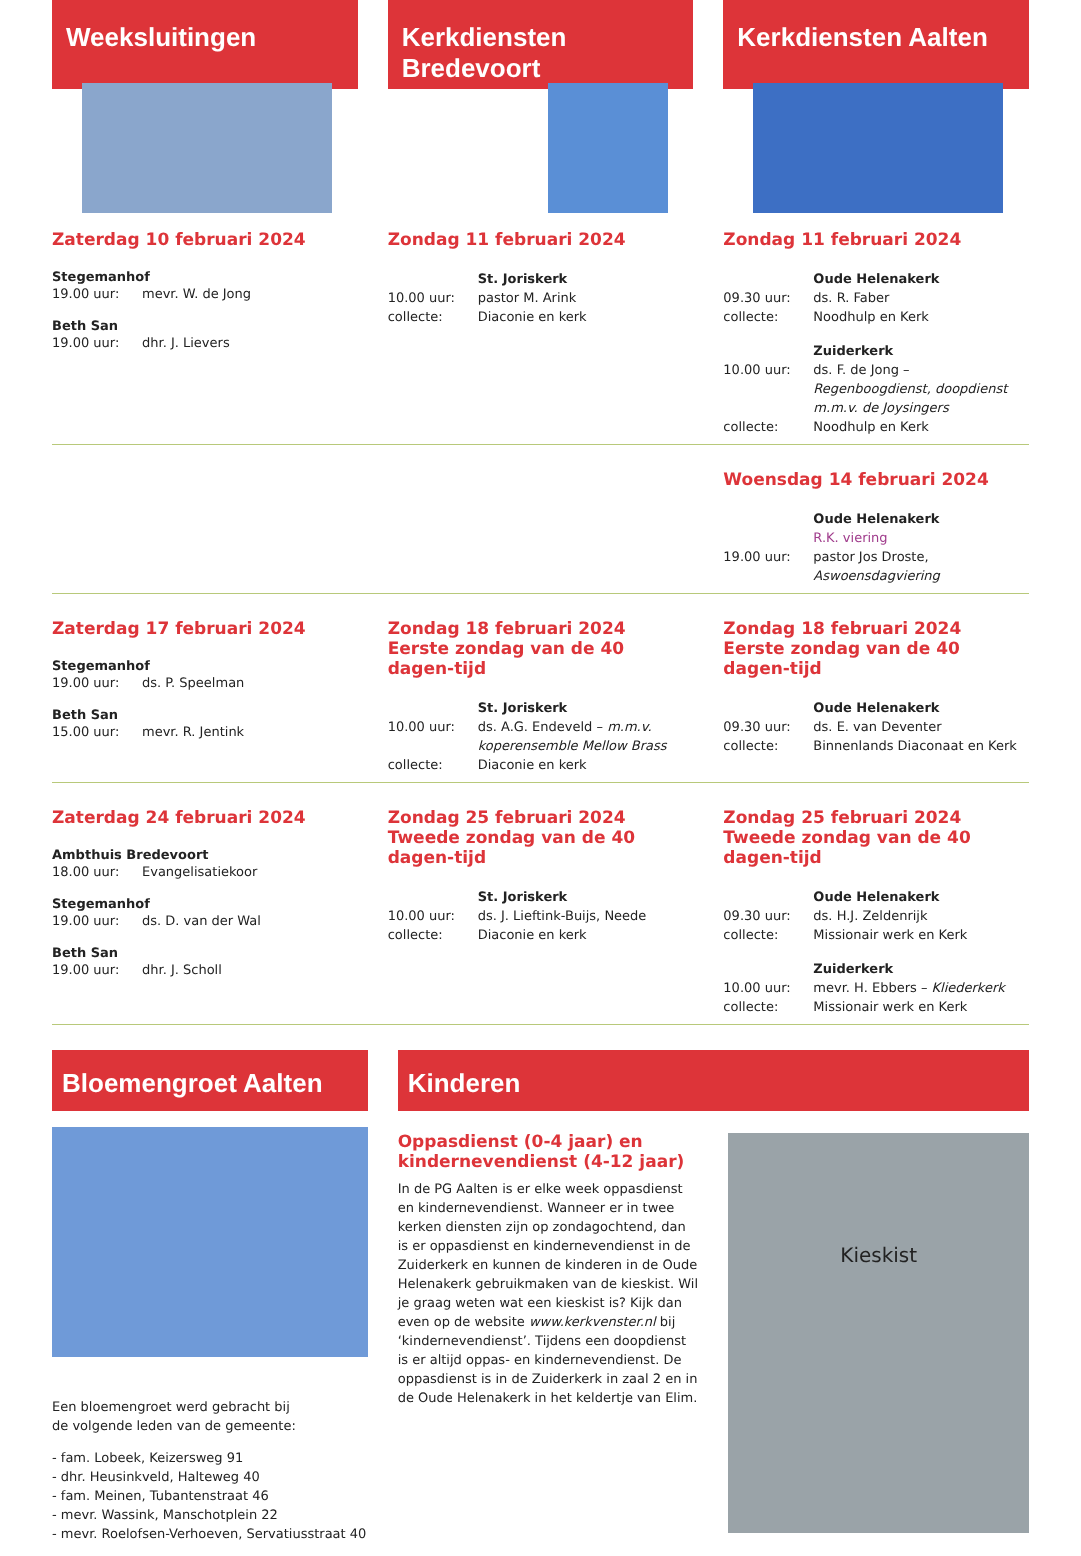Weeksluitingen
Zaterdag 10 februari 2024
Stegemanhof
19.00 uur: mevr. W. de Jong
Beth San
19.00 uur: dhr. J. Lievers
Kerkdiensten
Bredevoort
Zondag 11 februari 2024
St. Joriskerk
10.00 uur: pastor M. Arink
collecte: Diaconie en kerk
Kerkdiensten Aalten
Zondag 11 februari 2024
Oude Helenakerk
09.30 uur: ds. R. Faber
collecte: Noodhulp en Kerk
Zuiderkerk
10.00 uur: ds. F. de Jong – Regenboogdienst, doopdienst m.m.v. de Joysingers
collecte: Noodhulp en Kerk
Woensdag 14 februari 2024
Oude Helenakerk
R.K. viering
19.00 uur: pastor Jos Droste, Aswoensdagviering
Zaterdag 17 februari 2024
Stegemanhof
19.00 uur: ds. P. Speelman
Beth San
15.00 uur: mevr. R. Jentink
Zondag 18 februari 2024
Eerste zondag van de 40 dagen-tijd
St. Joriskerk
10.00 uur: ds. A.G. Endeveld – m.m.v. koperensemble Mellow Brass
collecte: Diaconie en kerk
Zondag 18 februari 2024
Eerste zondag van de 40 dagen-tijd
Oude Helenakerk
09.30 uur: ds. E. van Deventer
collecte: Binnenlands Diaconaat en Kerk
Zaterdag 24 februari 2024
Ambthuis Bredevoort
18.00 uur: Evangelisatiekoor
Stegemanhof
19.00 uur: ds. D. van der Wal
Beth San
19.00 uur: dhr. J. Scholl
Zondag 25 februari 2024
Tweede zondag van de 40 dagen-tijd
St. Joriskerk
10.00 uur: ds. J. Lieftink-Buijs, Neede
collecte: Diaconie en kerk
Zondag 25 februari 2024
Tweede zondag van de 40 dagen-tijd
Oude Helenakerk
09.30 uur: ds. H.J. Zeldenrijk
collecte: Missionair werk en Kerk
Zuiderkerk
10.00 uur: mevr. H. Ebbers – Kliederkerk
collecte: Missionair werk en Kerk
Bloemengroet Aalten
Een bloemengroet werd gebracht bij
de volgende leden van de gemeente:
- fam. Lobeek, Keizersweg 91
- dhr. Heusinkveld, Halteweg 40
- fam. Meinen, Tubantenstraat 46
- mevr. Wassink, Manschotplein 22
- mevr. Roelofsen-Verhoeven, Servatiusstraat 40
Kinderen
Oppasdienst (0-4 jaar) en kindernevendienst (4-12 jaar)
In de PG Aalten is er elke week oppasdienst en kindernevendienst. Wanneer er in twee kerken diensten zijn op zondagochtend, dan is er oppas­dienst en kindernevendienst in de Zuiderkerk en kunnen de kinderen in de Oude Helenakerk gebruikmaken van de kieskist. Wil je graag weten wat een kieskist is? Kijk dan even op de website www.kerkvenster.nl bij ‘kindernevendienst’. Tijdens een doopdienst is er altijd oppas- en kindernevendienst. De oppasdienst is in de Zuiderkerk in zaal 2 en in de Oude Helenakerk in het keldertje van Elim.
Kieskist